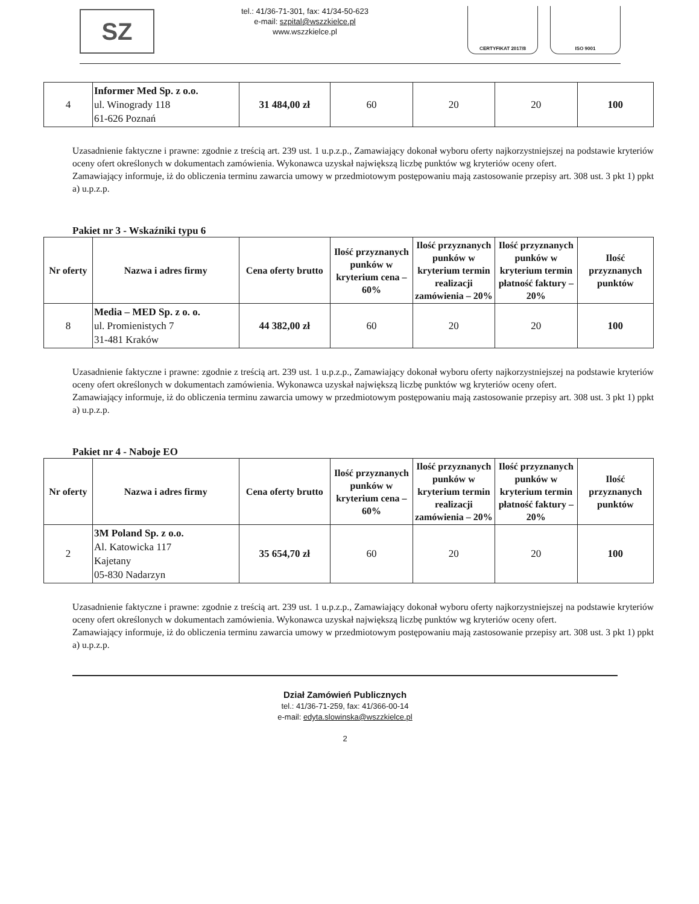SZ
tel.: 41/36-71-301, fax: 41/34-50-623
e-mail: szpital@wszzkielce.pl
www.wszzkielce.pl
CERTYFIKAT 2017/8 ISO 9001
| 4 | Informer Med Sp. z o.o. ul. Winogrady 118 61-626 Poznań | 31 484,00 zł | 60 | 20 | 20 | 100 |
Uzasadnienie faktyczne i prawne: zgodnie z treścią art. 239 ust. 1 u.p.z.p., Zamawiający dokonał wyboru oferty najkorzystniejszej na podstawie kryteriów oceny ofert określonych w dokumentach zamówienia. Wykonawca uzyskał największą liczbę punktów wg kryteriów oceny ofert.
Zamawiający informuje, iż do obliczenia terminu zawarcia umowy w przedmiotowym postępowaniu mają zastosowanie przepisy art. 308 ust. 3 pkt 1) ppkt a) u.p.z.p.
Pakiet nr 3 - Wskaźniki typu 6
| Nr oferty | Nazwa i adres firmy | Cena oferty brutto | Ilość przyznanych punków w kryterium cena – 60% | Ilość przyznanych punków w kryterium termin realizacji zamówienia – 20% | Ilość przyznanych punków w kryterium termin płatność faktury – 20% | Ilość przyznanych punktów |
| --- | --- | --- | --- | --- | --- | --- |
| 8 | Media – MED Sp. z o. o. ul. Promienistych 7 31-481 Kraków | 44 382,00 zł | 60 | 20 | 20 | 100 |
Uzasadnienie faktyczne i prawne: zgodnie z treścią art. 239 ust. 1 u.p.z.p., Zamawiający dokonał wyboru oferty najkorzystniejszej na podstawie kryteriów oceny ofert określonych w dokumentach zamówienia. Wykonawca uzyskał największą liczbę punktów wg kryteriów oceny ofert.
Zamawiający informuje, iż do obliczenia terminu zawarcia umowy w przedmiotowym postępowaniu mają zastosowanie przepisy art. 308 ust. 3 pkt 1) ppkt a) u.p.z.p.
Pakiet nr 4 - Naboje EO
| Nr oferty | Nazwa i adres firmy | Cena oferty brutto | Ilość przyznanych punków w kryterium cena – 60% | Ilość przyznanych punków w kryterium termin realizacji zamówienia – 20% | Ilość przyznanych punków w kryterium termin płatność faktury – 20% | Ilość przyznanych punktów |
| --- | --- | --- | --- | --- | --- | --- |
| 2 | 3M Poland Sp. z o.o. Al. Katowicka 117 Kajetany 05-830 Nadarzyn | 35 654,70 zł | 60 | 20 | 20 | 100 |
Uzasadnienie faktyczne i prawne: zgodnie z treścią art. 239 ust. 1 u.p.z.p., Zamawiający dokonał wyboru oferty najkorzystniejszej na podstawie kryteriów oceny ofert określonych w dokumentach zamówienia. Wykonawca uzyskał największą liczbę punktów wg kryteriów oceny ofert.
Zamawiający informuje, iż do obliczenia terminu zawarcia umowy w przedmiotowym postępowaniu mają zastosowanie przepisy art. 308 ust. 3 pkt 1) ppkt a) u.p.z.p.
Dział Zamówień Publicznych
tel.: 41/36-71-259, fax: 41/366-00-14
e-mail: edyta.slowinska@wszzkielce.pl
2